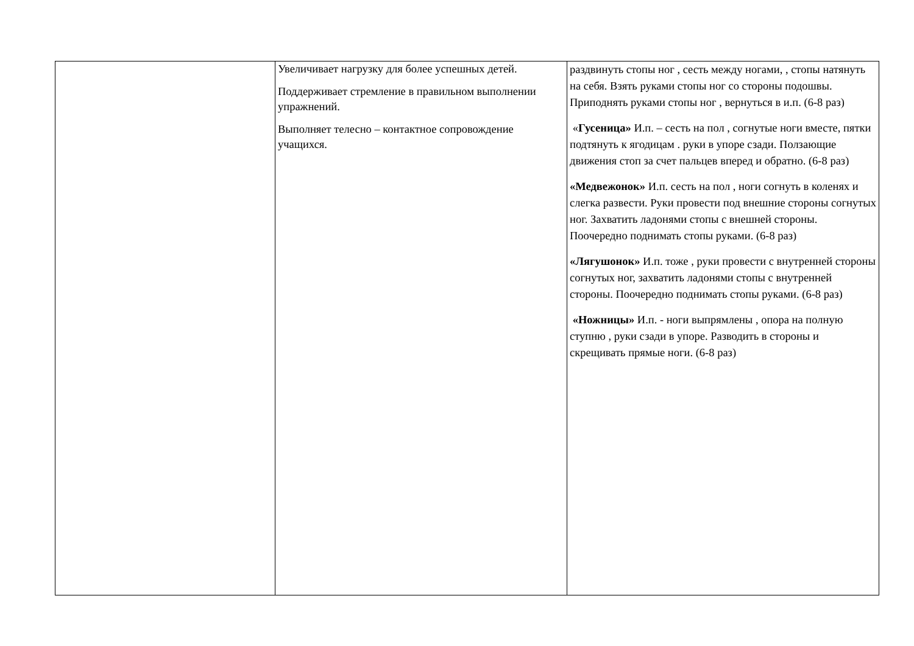| | Увеличивает нагрузку для более успешных детей. Поддерживает стремление в правильном выполнении упражнений. Выполняет телесно – контактное сопровождение учащихся. | раздвинуть стопы ног , сесть между ногами, , стопы натянуть на себя. Взять руками стопы ног со стороны подошвы. Приподнять руками стопы ног , вернуться в и.п. (6-8 раз) « Гусеница» И.п. – сесть на пол , согнутые ноги вместе, пятки подтянуть к ягодицам . руки в упоре сзади. Ползающие движения стоп за счет пальцев вперед и обратно. (6-8 раз) «Медвежонок» И.п. сесть на пол , ноги согнуть в коленях и слегка развести. Руки провести под внешние стороны согнутых ног. Захватить ладонями стопы с внешней стороны. Поочередно поднимать стопы руками. (6-8 раз) «Лягушонок» И.п. тоже , руки провести с внутренней стороны согнутых ног, захватить ладонями стопы с внутренней стороны. Поочередно поднимать стопы руками. (6-8 раз) «Ножницы» И.п. - ноги выпрямлены , опора на полную ступню , руки сзади в упоре. Разводить в стороны и скрещивать прямые ноги. (6-8 раз) |